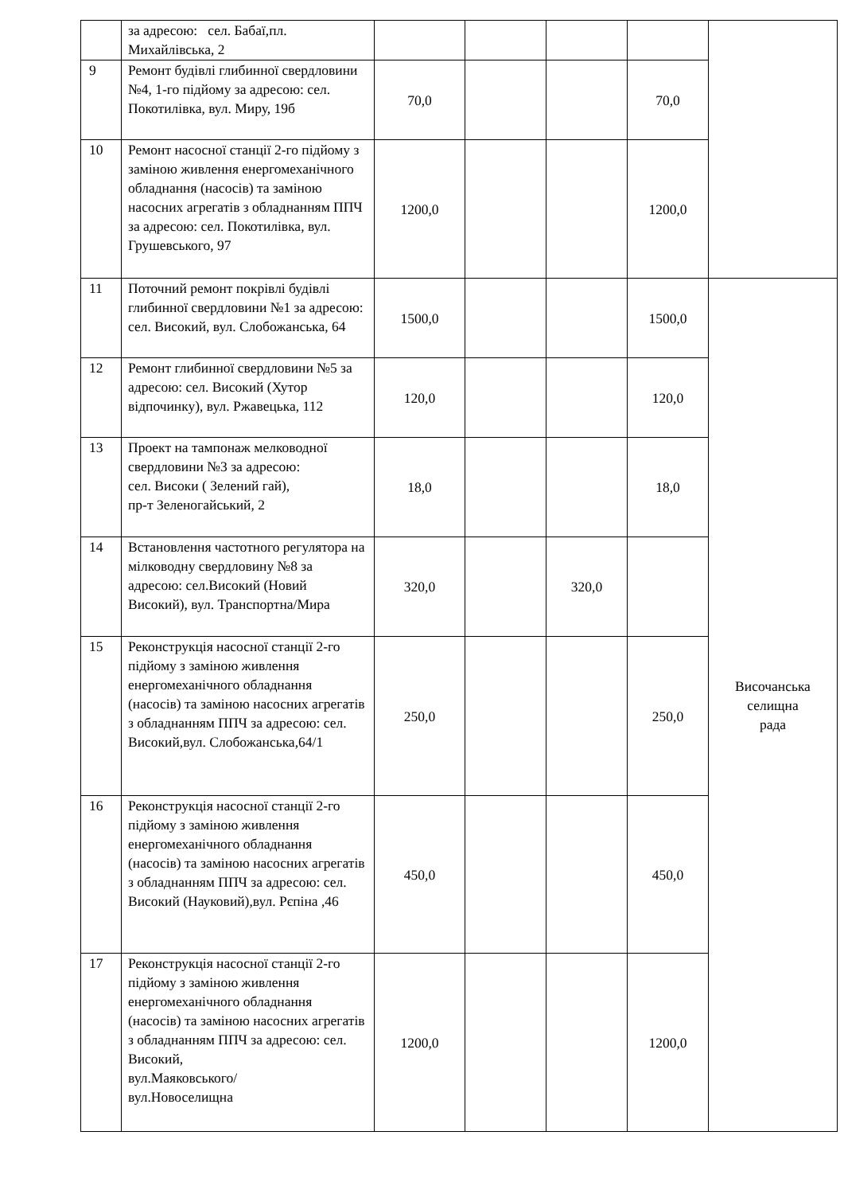| | за адресою: сел. Бабаї,пл. Михайлівська, 2 | | | | | |
| 9 | Ремонт будівлі глибинної свердловини №4, 1-го підйому за адресою: сел. Покотилівка, вул. Миру, 19б | 70,0 | | | 70,0 | |
| 10 | Ремонт насосної станції 2-го підйому з заміною живлення енергомеханічного обладнання (насосів) та заміною насосних агрегатів з обладнанням ППЧ за адресою: сел. Покотилівка, вул. Грушевського, 97 | 1200,0 | | | 1200,0 | |
| 11 | Поточний ремонт покрівлі будівлі глибинної свердловини №1 за адресою: сел. Високий, вул. Слобожанська, 64 | 1500,0 | | | 1500,0 | Височанська селищна рада |
| 12 | Ремонт глибинної свердловини №5 за адресою: сел. Високий (Хутор відпочинку), вул. Ржавецька, 112 | 120,0 | | | 120,0 | |
| 13 | Проект на тампонаж мелководної свердловини №3 за адресою: сел. Високи ( Зелений гай), пр-т Зеленогайський, 2 | 18,0 | | | 18,0 | |
| 14 | Встановлення частотного регулятора на мілководну свердловину №8 за адресою: сел.Високий (Новий Високий), вул. Транспортна/Мира | 320,0 | | 320,0 | | |
| 15 | Реконструкція насосної станції 2-го підйому з заміною живлення енергомеханічного обладнання (насосів) та заміною насосних агрегатів з обладнанням ППЧ за адресою: сел. Високий,вул. Слобожанська,64/1 | 250,0 | | | 250,0 | |
| 16 | Реконструкція насосної станції 2-го підйому з заміною живлення енергомеханічного обладнання (насосів) та заміною насосних агрегатів з обладнанням ППЧ за адресою: сел. Високий (Науковий),вул. Рєпіна ,46 | 450,0 | | | 450,0 | |
| 17 | Реконструкція насосної станції 2-го підйому з заміною живлення енергомеханічного обладнання (насосів) та заміною насосних агрегатів з обладнанням ППЧ за адресою: сел. Високий, вул.Маяковського/ вул.Новоселищна | 1200,0 | | | 1200,0 | |